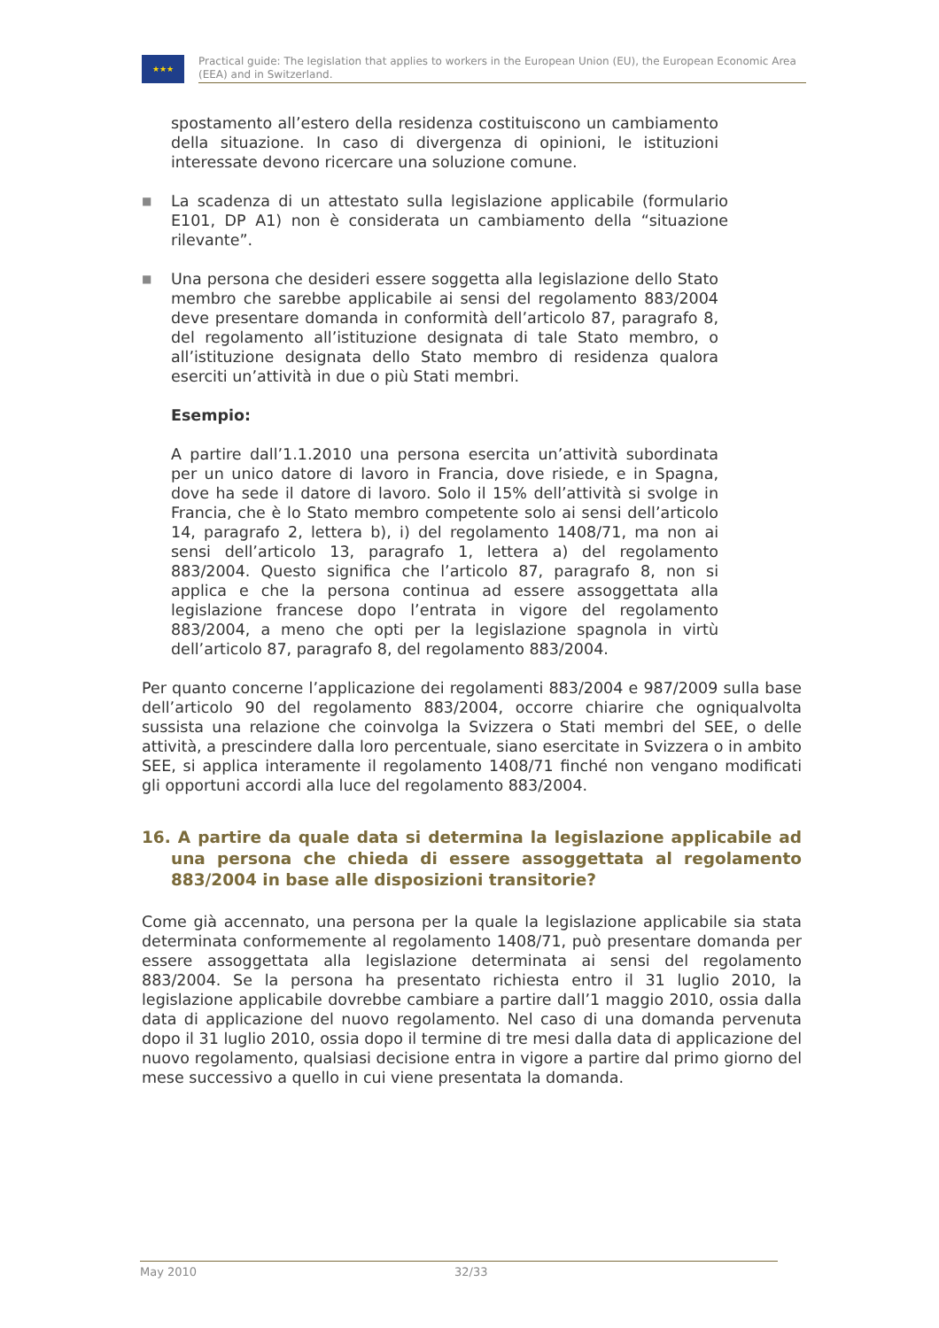★★★
Practical guide: The legislation that applies to workers in the European Union (EU), the European Economic Area (EEA) and in Switzerland.
spostamento all’estero della residenza costituiscono un cambiamento della situazione. In caso di divergenza di opinioni, le istituzioni interessate devono ricercare una soluzione comune.
■
La scadenza di un attestato sulla legislazione applicabile (formulario E101, DP A1) non è considerata un cambiamento della “situazione rilevante”.
■
Una persona che desideri essere soggetta alla legislazione dello Stato membro che sarebbe applicabile ai sensi del regolamento 883/2004 deve presentare domanda in conformità dell’articolo 87, paragrafo 8, del regolamento all’istituzione designata di tale Stato membro, o all’istituzione designata dello Stato membro di residenza qualora eserciti un’attività in due o più Stati membri.
Esempio:
A partire dall’1.1.2010 una persona esercita un’attività subordinata per un unico datore di lavoro in Francia, dove risiede, e in Spagna, dove ha sede il datore di lavoro. Solo il 15% dell’attività si svolge in Francia, che è lo Stato membro competente solo ai sensi dell’articolo 14, paragrafo 2, lettera b), i) del regolamento 1408/71, ma non ai sensi dell’articolo 13, paragrafo 1, lettera a) del regolamento 883/2004. Questo significa che l’articolo 87, paragrafo 8, non si applica e che la persona continua ad essere assoggettata alla legislazione francese dopo l’entrata in vigore del regolamento 883/2004, a meno che opti per la legislazione spagnola in virtù dell’articolo 87, paragrafo 8, del regolamento 883/2004.
Per quanto concerne l’applicazione dei regolamenti 883/2004 e 987/2009 sulla base dell’articolo 90 del regolamento 883/2004, occorre chiarire che ogniqualvolta sussista una relazione che coinvolga la Svizzera o Stati membri del SEE, o delle attività, a prescindere dalla loro percentuale, siano esercitate in Svizzera o in ambito SEE, si applica interamente il regolamento 1408/71 finché non vengano modificati gli opportuni accordi alla luce del regolamento 883/2004.
16. A partire da quale data si determina la legislazione applicabile ad una persona che chieda di essere assoggettata al regolamento 883/2004 in base alle disposizioni transitorie?
Come già accennato, una persona per la quale la legislazione applicabile sia stata determinata conformemente al regolamento 1408/71, può presentare domanda per essere assoggettata alla legislazione determinata ai sensi del regolamento 883/2004. Se la persona ha presentato richiesta entro il 31 luglio 2010, la legislazione applicabile dovrebbe cambiare a partire dall’1 maggio 2010, ossia dalla data di applicazione del nuovo regolamento. Nel caso di una domanda pervenuta dopo il 31 luglio 2010, ossia dopo il termine di tre mesi dalla data di applicazione del nuovo regolamento, qualsiasi decisione entra in vigore a partire dal primo giorno del mese successivo a quello in cui viene presentata la domanda.
May 2010 32/33